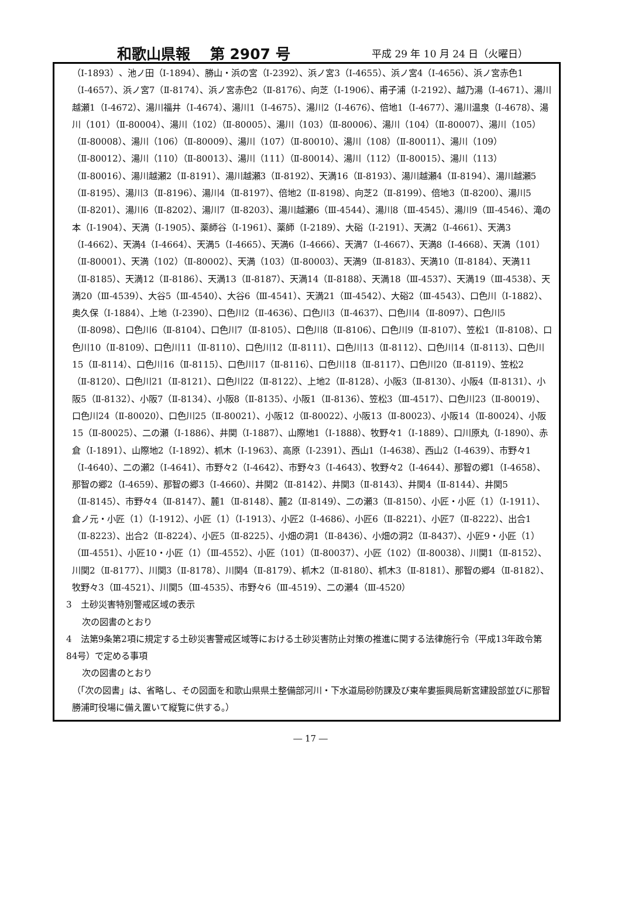和歌山県報　 第 2907 号 平成 29 年 10 月 24 日（火曜日）
（Ⅰ-1893）、池ノ田（Ⅰ-1894）、勝山・浜の宮（Ⅰ-2392）、浜ノ宮3（Ⅰ-4655）、浜ノ宮4（Ⅰ-4656）、浜ノ宮赤色1（Ⅰ-4657）、浜ノ宮7（Ⅱ-8174）、浜ノ宮赤色2（Ⅱ-8176）、向芝（Ⅰ-1906）、甫子浦（Ⅰ-2192）、越乃湯（Ⅰ-4671）、湯川越瀬1（Ⅰ-4672）、湯川福井（Ⅰ-4674）、湯川1（Ⅰ-4675）、湯川2（Ⅰ-4676）、倍地1（Ⅰ-4677）、湯川温泉（Ⅰ-4678）、湯川（101）（Ⅱ-80004）、湯川（102）（Ⅱ-80005）、湯川（103）（Ⅱ-80006）、湯川（104）（Ⅱ-80007）、湯川（105）（Ⅱ-80008）、湯川（106）（Ⅱ-80009）、湯川（107）（Ⅱ-80010）、湯川（108）（Ⅱ-80011）、湯川（109）（Ⅱ-80012）、湯川（110）（Ⅱ-80013）、湯川（111）（Ⅱ-80014）、湯川（112）（Ⅱ-80015）、湯川（113）（Ⅱ-80016）、湯川越瀬2（Ⅱ-8191）、湯川越瀬3（Ⅱ-8192）、天満16（Ⅱ-8193）、湯川越瀬4（Ⅱ-8194）、湯川越瀬5（Ⅱ-8195）、湯川3（Ⅱ-8196）、湯川4（Ⅱ-8197）、倍地2（Ⅱ-8198）、向芝2（Ⅱ-8199）、倍地3（Ⅱ-8200）、湯川5（Ⅱ-8201）、湯川6（Ⅱ-8202）、湯川7（Ⅱ-8203）、湯川越瀬6（Ⅲ-4544）、湯川8（Ⅲ-4545）、湯川9（Ⅲ-4546）、滝の本（Ⅰ-1904）、天満（Ⅰ-1905）、薬師谷（Ⅰ-1961）、薬師（Ⅰ-2189）、大硲（Ⅰ-2191）、天満2（Ⅰ-4661）、天満3（Ⅰ-4662）、天満4（Ⅰ-4664）、天満5（Ⅰ-4665）、天満6（Ⅰ-4666）、天満7（Ⅰ-4667）、天満8（Ⅰ-4668）、天満（101）（Ⅱ-80001）、天満（102）（Ⅱ-80002）、天満（103）（Ⅱ-80003）、天満9（Ⅱ-8183）、天満10（Ⅱ-8184）、天満11（Ⅱ-8185）、天満12（Ⅱ-8186）、天満13（Ⅱ-8187）、天満14（Ⅱ-8188）、天満18（Ⅲ-4537）、天満19（Ⅲ-4538）、天満20（Ⅲ-4539）、大谷5（Ⅲ-4540）、大谷6（Ⅲ-4541）、天満21（Ⅲ-4542）、大硲2（Ⅲ-4543）、口色川（Ⅰ-1882）、奥久保（Ⅰ-1884）、上地（Ⅰ-2390）、口色川2（Ⅱ-4636）、口色川3（Ⅱ-4637）、口色川4（Ⅱ-8097）、口色川5（Ⅱ-8098）、口色川6（Ⅱ-8104）、口色川7（Ⅱ-8105）、口色川8（Ⅱ-8106）、口色川9（Ⅱ-8107）、笠松1（Ⅱ-8108）、口色川10（Ⅱ-8109）、口色川11（Ⅱ-8110）、口色川12（Ⅱ-8111）、口色川13（Ⅱ-8112）、口色川14（Ⅱ-8113）、口色川15（Ⅱ-8114）、口色川16（Ⅱ-8115）、口色川17（Ⅱ-8116）、口色川18（Ⅱ-8117）、口色川20（Ⅱ-8119）、笠松2（Ⅱ-8120）、口色川21（Ⅱ-8121）、口色川22（Ⅱ-8122）、上地2（Ⅱ-8128）、小阪3（Ⅱ-8130）、小阪4（Ⅱ-8131）、小阪5（Ⅱ-8132）、小阪7（Ⅱ-8134）、小阪8（Ⅱ-8135）、小阪1（Ⅱ-8136）、笠松3（Ⅲ-4517）、口色川23（Ⅱ-80019）、口色川24（Ⅱ-80020）、口色川25（Ⅱ-80021）、小阪12（Ⅱ-80022）、小阪13（Ⅱ-80023）、小阪14（Ⅱ-80024）、小阪15（Ⅱ-80025）、二の瀬（Ⅰ-1886）、井関（Ⅰ-1887）、山際地1（Ⅰ-1888）、牧野々1（Ⅰ-1889）、口川原丸（Ⅰ-1890）、赤倉（Ⅰ-1891）、山際地2（Ⅰ-1892）、枛木（Ⅰ-1963）、高原（Ⅰ-2391）、西山1（Ⅰ-4638）、西山2（Ⅰ-4639）、市野々1（Ⅰ-4640）、二の瀬2（Ⅰ-4641）、市野々2（Ⅰ-4642）、市野々3（Ⅰ-4643）、牧野々2（Ⅰ-4644）、那智の郷1（Ⅰ-4658）、那智の郷2（Ⅰ-4659）、那智の郷3（Ⅰ-4660）、井関2（Ⅱ-8142）、井関3（Ⅱ-8143）、井関4（Ⅱ-8144）、井関5（Ⅱ-8145）、市野々4（Ⅱ-8147）、麓1（Ⅱ-8148）、麓2（Ⅱ-8149）、二の瀬3（Ⅱ-8150）、小匠・小匠（1）（Ⅰ-1911）、倉ノ元・小匠（1）（Ⅰ-1912）、小匠（1）（Ⅰ-1913）、小匠2（Ⅰ-4686）、小匠6（Ⅱ-8221）、小匠7（Ⅱ-8222）、出合1（Ⅱ-8223）、出合2（Ⅱ-8224）、小匠5（Ⅱ-8225）、小畑の洞1（Ⅱ-8436）、小畑の洞2（Ⅱ-8437）、小匠9・小匠（1）（Ⅲ-4551）、小匠10・小匠（1）（Ⅲ-4552）、小匠（101）（Ⅱ-80037）、小匠（102）（Ⅱ-80038）、川関1（Ⅱ-8152）、川関2（Ⅱ-8177）、川関3（Ⅱ-8178）、川関4（Ⅱ-8179）、枛木2（Ⅱ-8180）、枛木3（Ⅱ-8181）、那智の郷4（Ⅱ-8182）、牧野々3（Ⅲ-4521）、川関5（Ⅲ-4535）、市野々6（Ⅲ-4519）、二の瀬4（Ⅲ-4520）
3　土砂災害特別警戒区域の表示
次の図書のとおり
4　法第9条第2項に規定する土砂災害警戒区域等における土砂災害防止対策の推進に関する法律施行令（平成13年政令第84号）で定める事項
次の図書のとおり
（「次の図書」は、省略し、その図面を和歌山県県土整備部河川・下水道局砂防課及び東牟婁振興局新宮建設部並びに那智勝浦町役場に備え置いて縦覧に供する。）
― 17 ―